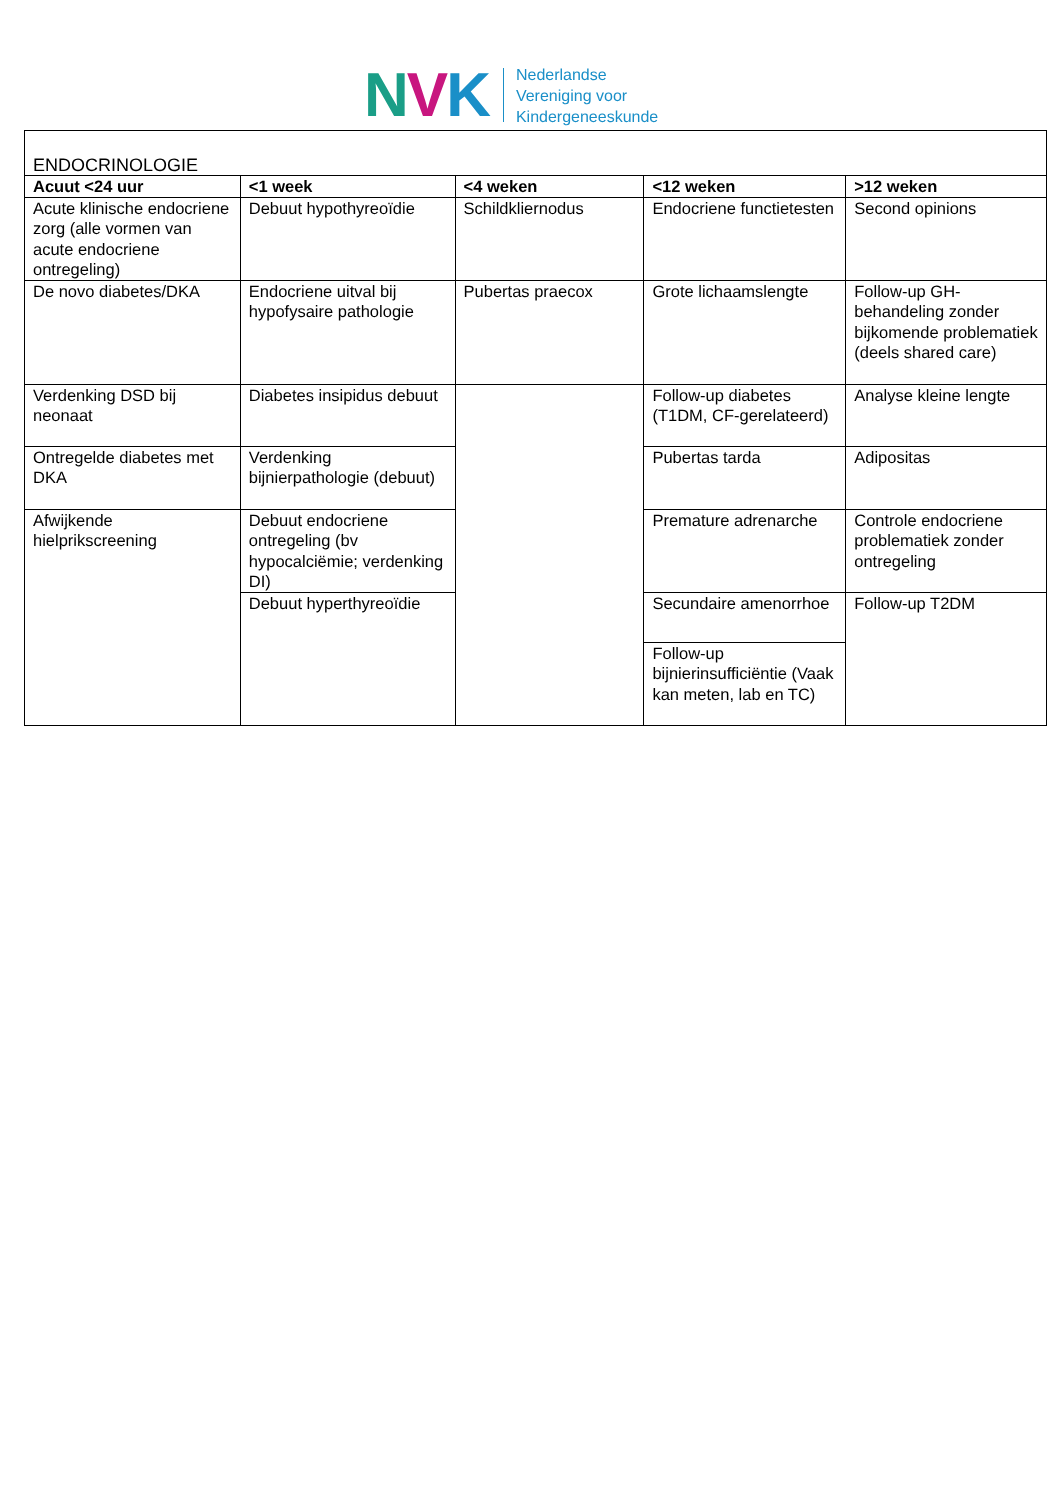NVK
Nederlandse
Vereniging voor
Kindergeneeskunde
| ENDOCRINOLOGIE | | | | |
| Acuut <24 uur | <1 week | <4 weken | <12 weken | >12 weken |
| Acute klinische endocriene zorg (alle vormen van acute endocriene ontregeling) | Debuut hypothyreoïdie | Schildkliernodus | Endocriene functietesten | Second opinions |
| De novo diabetes/DKA | Endocriene uitval bij hypofysaire pathologie | Pubertas praecox | Grote lichaamslengte | Follow-up GH-behandeling zonder bijkomende problematiek (deels shared care) |
| Verdenking DSD bij neonaat | Diabetes insipidus debuut | | Follow-up diabetes (T1DM, CF-gerelateerd) | Analyse kleine lengte |
| Ontregelde diabetes met DKA | Verdenking bijnierpathologie (debuut) | | Pubertas tarda | Adipositas |
| Afwijkende hielprikscreening | Debuut endocriene ontregeling (bv hypocalciëmie; verdenking DI) | | Premature adrenarche | Controle endocriene problematiek zonder ontregeling |
| | Debuut hyperthyreoïdie | | Secundaire amenorrhoe | Follow-up T2DM |
| | | | Follow-up bijnierinsufficiëntie (Vaak kan meten, lab en TC) | |